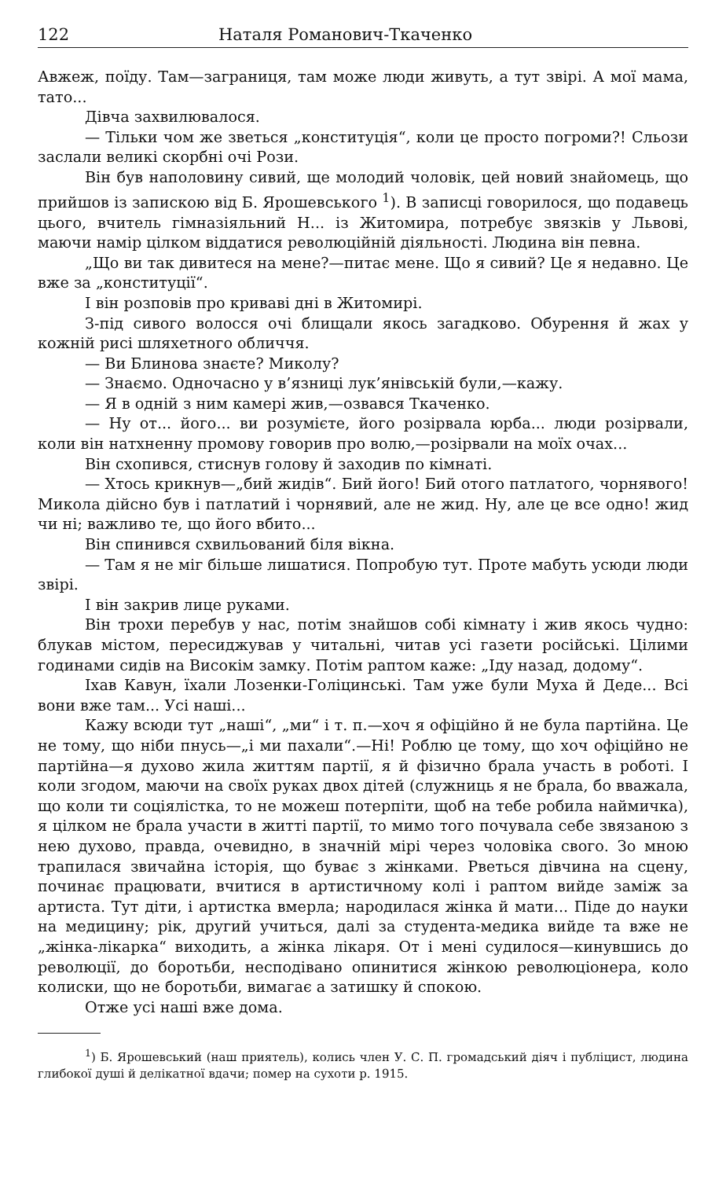122 Наталя Романович-Ткаченко
Авжеж, поїду. Там—заграниця, там може люди живуть, а тут звірі. А мої мама, тато...
Дівча захвилювалося.
— Тільки чом же зветься „конституція“, коли це просто погроми?! Сльози заслали великі скорбні очі Рози.
Він був наполовину сивий, ще молодий чоловік, цей новий знайомець, що прийшов із запискою від Б. Ярошевського <sup>1</sup>). В записці говорилося, що подавець цього, вчитель гімназіяльний Н... із Житомира, потребує звязків у Львові, маючи намір цілком віддатися революційній діяльності. Людина він певна.
„Що ви так дивитеся на мене?—питає мене. Що я сивий? Це я недавно. Це вже за „конституції“.
І він розповів про криваві дні в Житомирі.
З-під сивого волосся очі блищали якось загадково. Обурення й жах у кожній рисі шляхетного обличчя.
— Ви Блинова знаєте? Миколу?
— Знаємо. Одночасно у в’язниці лук’янівській були,—кажу.
— Я в одній з ним камері жив,—озвався Ткаченко.
— Ну от... його... ви розумієте, його розірвала юрба... люди розірвали, коли він натхненну промову говорив про волю,—розірвали на моїх очах...
Він схопився, стиснув голову й заходив по кімнаті.
— Хтось крикнув—„бий жидів“. Бий його! Бий отого патлатого, чорнявого! Микола дійсно був і патлатий і чорнявий, але не жид. Ну, але це все одно! жид чи ні; важливо те, що його вбито...
Він спинився схвильований біля вікна.
— Там я не міг більше лишатися. Попробую тут. Проте мабуть усюди люди звірі.
І він закрив лице руками.
Він трохи перебув у нас, потім знайшов собі кімнату і жив якось чудно: блукав містом, пересиджував у читальні, читав усі газети російські. Цілими годинами сидів на Високім замку. Потім раптом каже: „Іду назад, додому“.
Іхав Кавун, їхали Лозенки-Голіцинські. Там уже були Муха й Деде... Всі вони вже там... Усі наші...
Кажу всюди тут „наші“, „ми“ і т. п.—хоч я офіційно й не була партійна. Це не тому, що ніби пнусь—„і ми пахали“.—Ні! Роблю це тому, що хоч офіційно не партійна—я духово жила життям партії, я й фізично брала участь в роботі. І коли згодом, маючи на своїх руках двох дітей (служниць я не брала, бо вважала, що коли ти соціялістка, то не можеш потерпіти, щоб на тебе робила наймичка), я цілком не брала участи в житті партії, то мимо того почувала себе звязаною з нею духово, правда, очевидно, в значній мірі через чоловіка свого. Зо мною трапилася звичайна історія, що буває з жінками. Рветься дівчина на сцену, починає працювати, вчитися в артистичному колі і раптом вийде заміж за артиста. Тут діти, і артистка вмерла; народилася жінка й мати... Піде до науки на медицину; рік, другий учиться, далі за студента-медика вийде та вже не „жінка-лікарка“ виходить, а жінка лікаря. От і мені судилося—кинувшись до революції, до боротьби, несподівано опинитися жінкою революціонера, коло колиски, що не боротьби, вимагає а затишку й спокою.
Отже усі наші вже дома.
<sup>1</sup>) Б. Ярошевський (наш приятель), колись член У. С. П. громадський діяч і публіцист, людина глибокої душі й делікатної вдачи; помер на сухоти р. 1915.